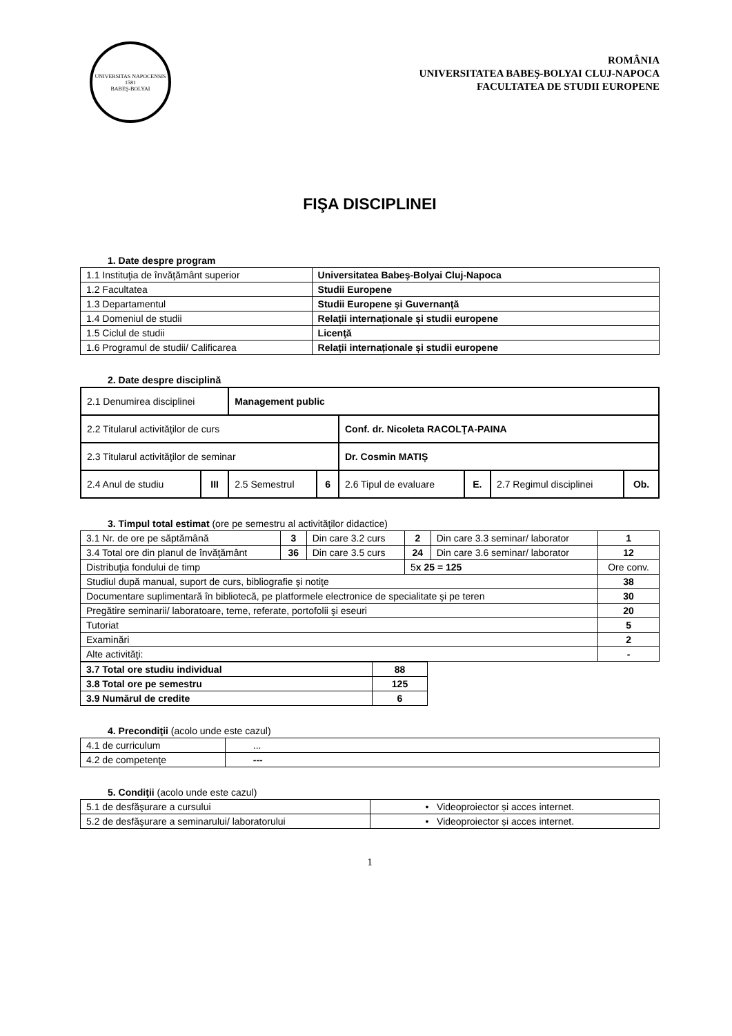UNIVERSITAS NAPOCENSIS
1581
BABEŞ-BOLYAI
ROMÂNIA
UNIVERSITATEA BABEŞ-BOLYAI CLUJ-NAPOCA
FACULTATEA DE STUDII EUROPENE
FIŞA DISCIPLINEI
1. Date despre program
| 1.1 Instituţia de învăţământ superior | Universitatea Babeş-Bolyai Cluj-Napoca |
| 1.2 Facultatea | Studii Europene |
| 1.3 Departamentul | Studii Europene şi Guvernanţă |
| 1.4 Domeniul de studii | Relații internaționale și studii europene |
| 1.5 Ciclul de studii | Licenţă |
| 1.6 Programul de studii/ Calificarea | Relații internaționale și studii europene |
2. Date despre disciplină
| 2.1 Denumirea disciplinei | | Management public | | | | | |
| 2.2 Titularul activităţilor de curs | | | | Conf. dr. Nicoleta RACOLŢA-PAINA | | | |
| 2.3 Titularul activităţilor de seminar | | | | Dr. Cosmin MATIȘ | | | |
| 2.4 Anul de studiu | III | 2.5 Semestrul | 6 | 2.6 Tipul de evaluare | E. | 2.7 Regimul disciplinei | Ob. |
3. Timpul total estimat (ore pe semestru al activităţilor didactice)
| 3.1 Nr. de ore pe săptămână | 3 | Din care 3.2 curs | 2 | Din care 3.3 seminar/ laborator | 1 |
| 3.4 Total ore din planul de învăţământ | 36 | Din care 3.5 curs | 24 | Din care 3.6 seminar/ laborator | 12 |
| Distribuţia fondului de timp | | | 5 x 25 = 125 | | Ore conv. |
| Studiul după manual, suport de curs, bibliografie şi notiţe | | | | | 38 |
| Documentare suplimentară în bibliotecă, pe platformele electronice de specialitate şi pe teren | | | | | 30 |
| Pregătire seminarii/ laboratoare, teme, referate, portofolii şi eseuri | | | | | 20 |
| Tutoriat | | | | | 5 |
| Examinări | | | | | 2 |
| Alte activităţi: | | | | | - |
| 3.7 Total ore studiu individual | 88 |
| 3.8 Total ore pe semestru | 125 |
| 3.9 Numărul de credite | 6 |
4. Precondiţii (acolo unde este cazul)
| 4.1 de curriculum | ... |
| 4.2 de competenţe | --- |
5. Condiţii (acolo unde este cazul)
| 5.1 de desfăşurare a cursului | • Videoproiector și acces internet. |
| 5.2 de desfăşurare a seminarului/ laboratorului | • Videoproiector și acces internet. |
1